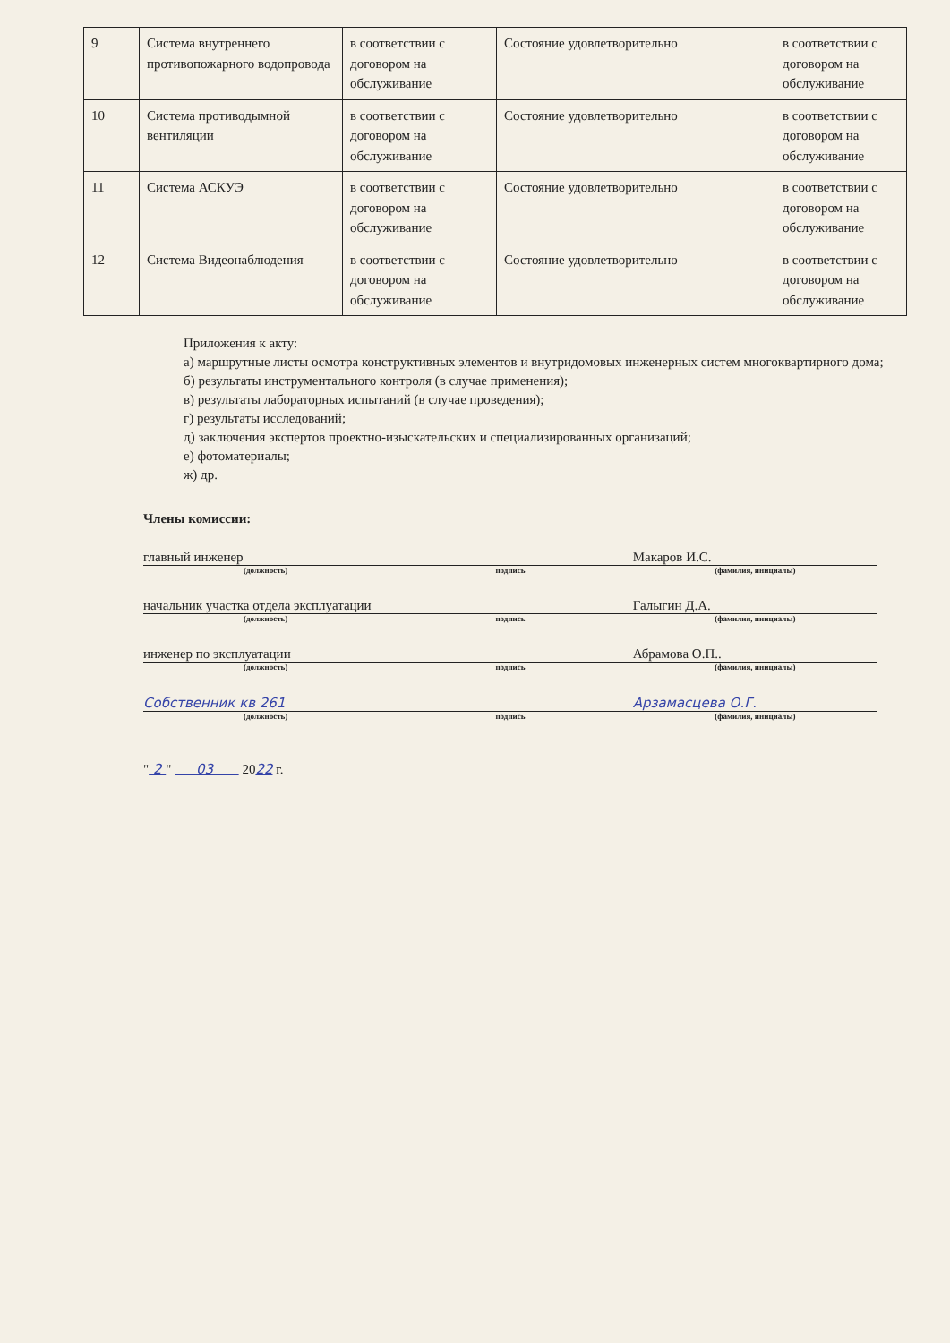| 9 | Система внутреннего противопожарного водопровода | в соответствии с договором на обслуживание | Состояние удовлетворительно | в соответствии с договором на обслуживание |
| 10 | Система противодымной вентиляции | в соответствии с договором на обслуживание | Состояние удовлетворительно | в соответствии с договором на обслуживание |
| 11 | Система АСКУЭ | в соответствии с договором на обслуживание | Состояние удовлетворительно | в соответствии с договором на обслуживание |
| 12 | Система Видеонаблюдения | в соответствии с договором на обслуживание | Состояние удовлетворительно | в соответствии с договором на обслуживание |
Приложения к акту:
а) маршрутные листы осмотра конструктивных элементов и внутридомовых инженерных систем многоквартирного дома;
б) результаты инструментального контроля (в случае применения);
в) результаты лабораторных испытаний (в случае проведения);
г) результаты исследований;
д) заключения экспертов проектно-изыскательских и специализированных организаций;
е) фотоматериалы;
ж) др.
Члены комиссии:
главный инженер Макаров И.С.
(должность) подпись (фамилия, инициалы)
начальник участка отдела эксплуатации Галыгин Д.А.
(должность) подпись (фамилия, инициалы)
инженер по эксплуатации Абрамова О.П..
(должность) подпись (фамилия, инициалы)
Собственник кв 261 Арзамасцева О.Г.
(должность) подпись (фамилия, инициалы)
" 2 " 03 2022 г.